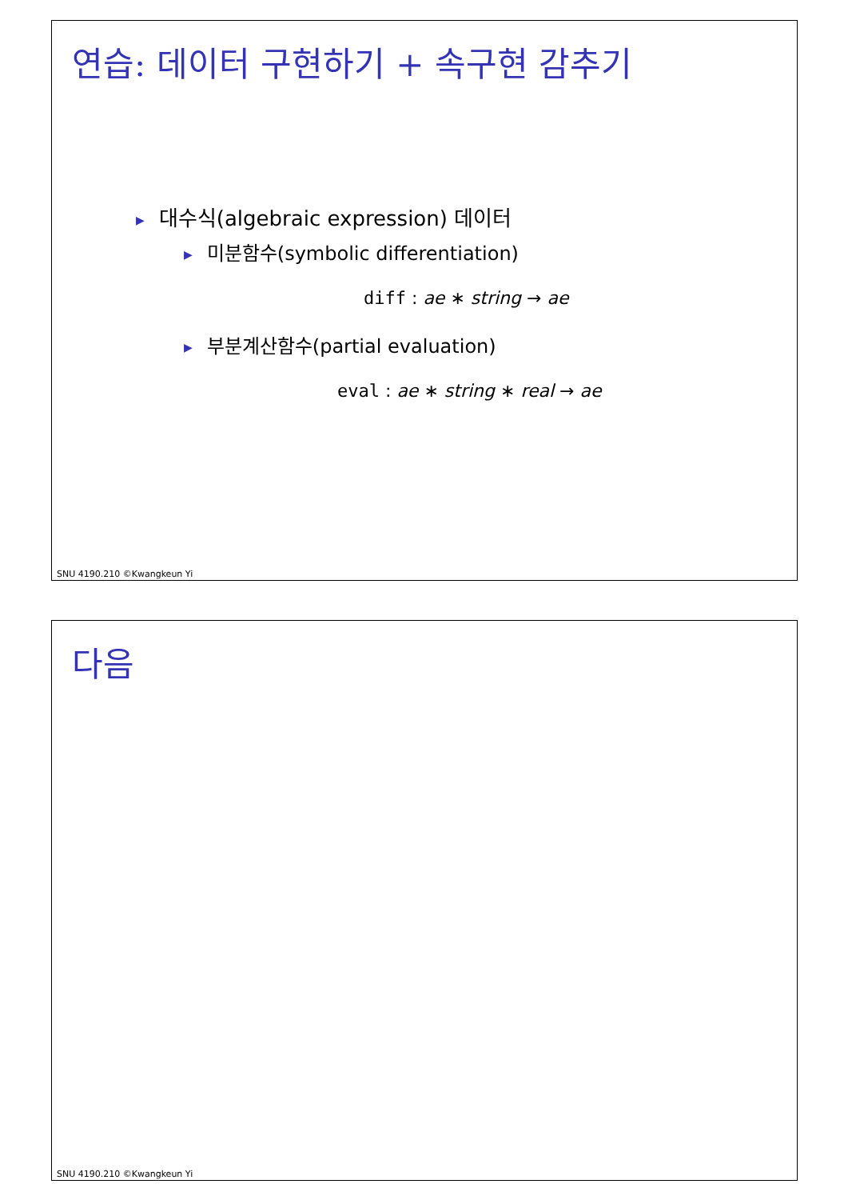연습: 데이터 구현하기 + 속구현 감추기
▶ 대수식(algebraic expression) 데이터
▶ 미분함수(symbolic differentiation)
diff : ae ∗ string → ae
▶ 부분계산함수(partial evaluation)
eval : ae ∗ string ∗ real → ae
SNU 4190.210 ©Kwangkeun Yi
다음
SNU 4190.210 ©Kwangkeun Yi